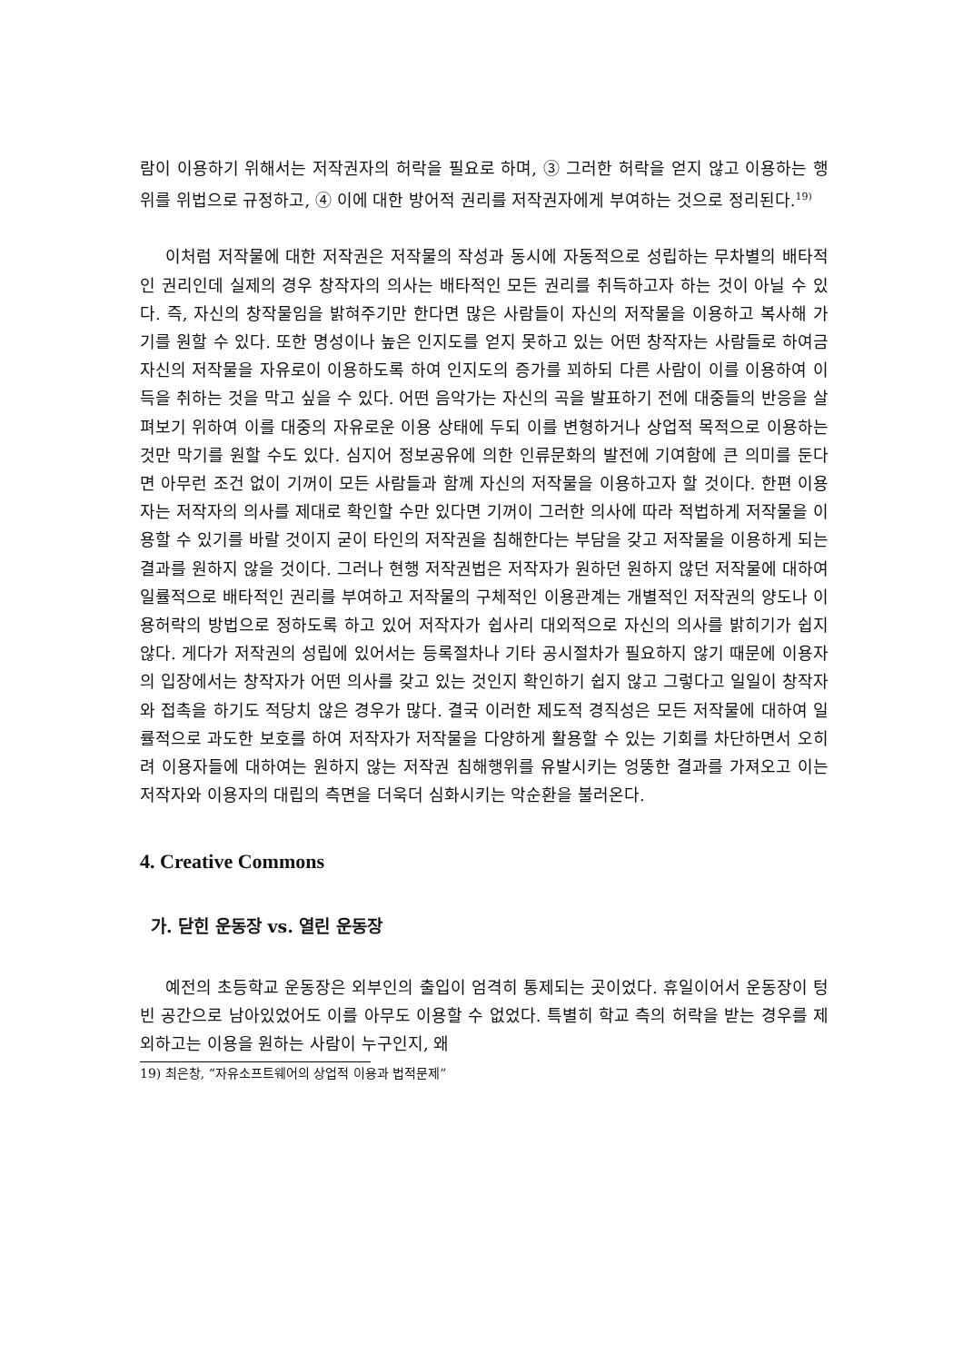람이 이용하기 위해서는 저작권자의 허락을 필요로 하며, ③ 그러한 허락을 얻지 않고 이용하는 행위를 위법으로 규정하고, ④ 이에 대한 방어적 권리를 저작권자에게 부여하는 것으로 정리된다.<sup>19)</sup>
이처럼 저작물에 대한 저작권은 저작물의 작성과 동시에 자동적으로 성립하는 무차별의 배타적인 권리인데 실제의 경우 창작자의 의사는 배타적인 모든 권리를 취득하고자 하는 것이 아닐 수 있다. 즉, 자신의 창작물임을 밝혀주기만 한다면 많은 사람들이 자신의 저작물을 이용하고 복사해 가기를 원할 수 있다. 또한 명성이나 높은 인지도를 얻지 못하고 있는 어떤 창작자는 사람들로 하여금 자신의 저작물을 자유로이 이용하도록 하여 인지도의 증가를 꾀하되 다른 사람이 이를 이용하여 이득을 취하는 것을 막고 싶을 수 있다. 어떤 음악가는 자신의 곡을 발표하기 전에 대중들의 반응을 살펴보기 위하여 이를 대중의 자유로운 이용 상태에 두되 이를 변형하거나 상업적 목적으로 이용하는 것만 막기를 원할 수도 있다. 심지어 정보공유에 의한 인류문화의 발전에 기여함에 큰 의미를 둔다면 아무런 조건 없이 기꺼이 모든 사람들과 함께 자신의 저작물을 이용하고자 할 것이다. 한편 이용자는 저작자의 의사를 제대로 확인할 수만 있다면 기꺼이 그러한 의사에 따라 적법하게 저작물을 이용할 수 있기를 바랄 것이지 굳이 타인의 저작권을 침해한다는 부담을 갖고 저작물을 이용하게 되는 결과를 원하지 않을 것이다. 그러나 현행 저작권법은 저작자가 원하던 원하지 않던 저작물에 대하여 일률적으로 배타적인 권리를 부여하고 저작물의 구체적인 이용관계는 개별적인 저작권의 양도나 이용허락의 방법으로 정하도록 하고 있어 저작자가 쉽사리 대외적으로 자신의 의사를 밝히기가 쉽지 않다. 게다가 저작권의 성립에 있어서는 등록절차나 기타 공시절차가 필요하지 않기 때문에 이용자의 입장에서는 창작자가 어떤 의사를 갖고 있는 것인지 확인하기 쉽지 않고 그렇다고 일일이 창작자와 접촉을 하기도 적당치 않은 경우가 많다. 결국 이러한 제도적 경직성은 모든 저작물에 대하여 일률적으로 과도한 보호를 하여 저작자가 저작물을 다양하게 활용할 수 있는 기회를 차단하면서 오히려 이용자들에 대하여는 원하지 않는 저작권 침해행위를 유발시키는 엉뚱한 결과를 가져오고 이는 저작자와 이용자의 대립의 측면을 더욱더 심화시키는 악순환을 불러온다.
4. Creative Commons
가. 닫힌 운동장 vs. 열린 운동장
예전의 초등학교 운동장은 외부인의 출입이 엄격히 통제되는 곳이었다. 휴일이어서 운동장이 텅 빈 공간으로 남아있었어도 이를 아무도 이용할 수 없었다. 특별히 학교 측의 허락을 받는 경우를 제외하고는 이용을 원하는 사람이 누구인지, 왜
19) 최은창, “자유소프트웨어의 상업적 이용과 법적문제”